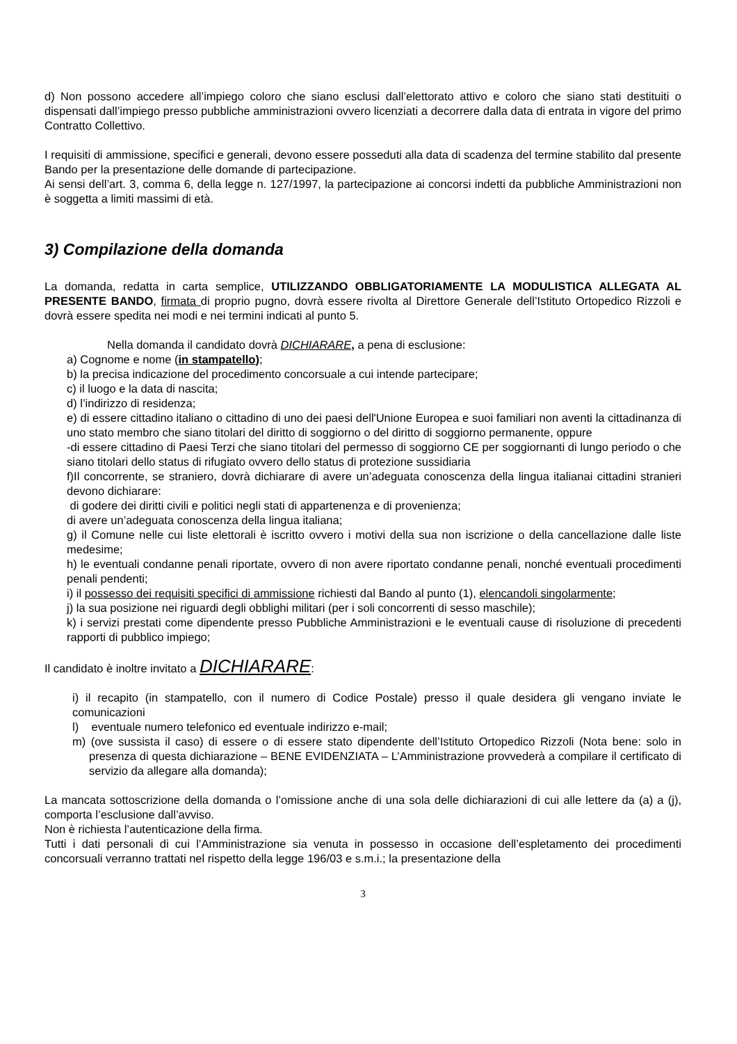d) Non possono accedere all’impiego coloro che siano esclusi dall’elettorato attivo e coloro che siano stati destituiti o dispensati dall’impiego presso pubbliche amministrazioni ovvero licenziati a decorrere dalla data di entrata in vigore del primo Contratto Collettivo.
I requisiti di ammissione, specifici e generali, devono essere posseduti alla data di scadenza del termine stabilito dal presente Bando per la presentazione delle domande di partecipazione.
Ai sensi dell’art. 3, comma 6, della legge n. 127/1997, la partecipazione ai concorsi indetti da pubbliche Amministrazioni non è soggetta a limiti massimi di età.
3) Compilazione della domanda
La domanda, redatta in carta semplice, UTILIZZANDO OBBLIGATORIAMENTE LA MODULISTICA ALLEGATA AL PRESENTE BANDO, firmata di proprio pugno, dovrà essere rivolta al Direttore Generale dell’Istituto Ortopedico Rizzoli e dovrà essere spedita nei modi e nei termini indicati al punto 5.
Nella domanda il candidato dovrà DICHIARARE, a pena di esclusione:
a) Cognome e nome (in stampatello);
b) la precisa indicazione del procedimento concorsuale a cui intende partecipare;
c) il luogo e la data di nascita;
d) l’indirizzo di residenza;
e) di essere cittadino italiano o cittadino di uno dei paesi dell'Unione Europea e suoi familiari non aventi la cittadinanza di uno stato membro che siano titolari del diritto di soggiorno o del diritto di soggiorno permanente, oppure
-di essere cittadino di Paesi Terzi che siano titolari del permesso di soggiorno CE per soggiornanti di lungo periodo o che siano titolari dello status di rifugiato ovvero dello status di protezione sussidiaria
f)Il concorrente, se straniero, dovrà dichiarare di avere un’adeguata conoscenza della lingua italianai cittadini stranieri devono dichiarare:
di godere dei diritti civili e politici negli stati di appartenenza e di provenienza;
di avere un’adeguata conoscenza della lingua italiana;
g) il Comune nelle cui liste elettorali è iscritto ovvero i motivi della sua non iscrizione o della cancellazione dalle liste medesime;
h) le eventuali condanne penali riportate, ovvero di non avere riportato condanne penali, nonché eventuali procedimenti penali pendenti;
i) il possesso dei requisiti specifici di ammissione richiesti dal Bando al punto (1), elencandoli singolarmente;
j) la sua posizione nei riguardi degli obblighi militari (per i soli concorrenti di sesso maschile);
k) i servizi prestati come dipendente presso Pubbliche Amministrazioni e le eventuali cause di risoluzione di precedenti rapporti di pubblico impiego;
Il candidato è inoltre invitato a DICHIARARE:
i) il recapito (in stampatello, con il numero di Codice Postale) presso il quale desidera gli vengano inviate le comunicazioni
l) eventuale numero telefonico ed eventuale indirizzo e-mail;
m) (ove sussista il caso) di essere o di essere stato dipendente dell’Istituto Ortopedico Rizzoli (Nota bene: solo in presenza di questa dichiarazione – BENE EVIDENZIATA – L’Amministrazione provvederà a compilare il certificato di servizio da allegare alla domanda);
La mancata sottoscrizione della domanda o l’omissione anche di una sola delle dichiarazioni di cui alle lettere da (a) a (j), comporta l’esclusione dall’avviso.
Non è richiesta l’autenticazione della firma.
Tutti i dati personali di cui l’Amministrazione sia venuta in possesso in occasione dell’espletamento dei procedimenti concorsuali verranno trattati nel rispetto della legge 196/03 e s.m.i.; la presentazione della
3